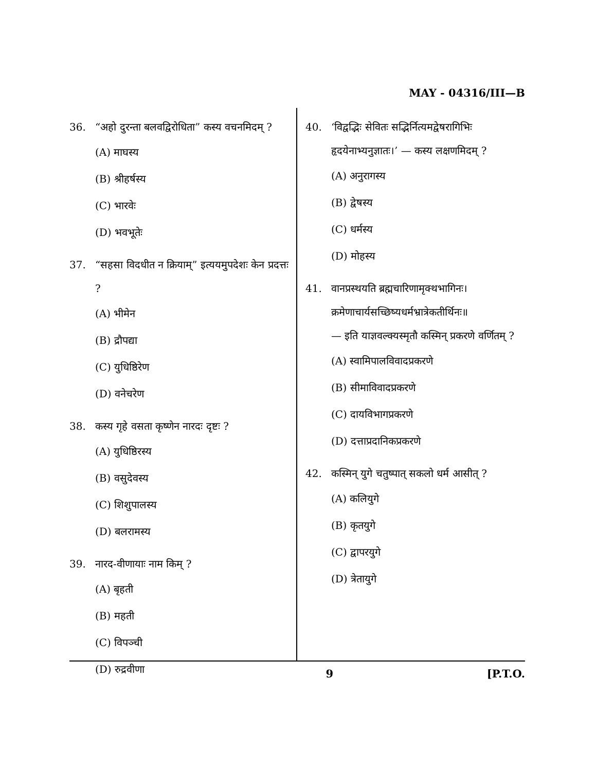MAY - 04316/III—B
36. “अहो दुरन्ता बलवद्विरोधिता” कस्य वचनमिदम् ?
(A) माघस्य
(B) श्रीहर्षस्य
(C) भारवेः
(D) भवभूतेः
37. “सहसा विदधीत न क्रियाम्” इत्ययमुपदेशः केन प्रदत्तः ?
(A) भीमेन
(B) द्रौपद्या
(C) युधिष्ठिरेण
(D) वनेचरेण
38. कस्य गृहे वसता कृष्णेन नारदः दृष्टः ?
(A) युधिष्ठिरस्य
(B) वसुदेवस्य
(C) शिशुपालस्य
(D) बलरामस्य
39. नारद-वीणायाः नाम किम् ?
(A) बृहती
(B) महती
(C) विपञ्ची
(D) रुद्रवीणा
40. ‘विद्वद्भिः सेवितः सद्भिर्नित्यमद्वेषरागिभिः हृदयेनाभ्यनुज्ञातः।’ — कस्य लक्षणमिदम् ?
(A) अनुरागस्य
(B) द्वेषस्य
(C) धर्मस्य
(D) मोहस्य
41. वानप्रस्थयति ब्रह्मचारिणामृक्थभागिनः।
क्रमेणाचार्यसच्छिष्यधर्मभ्रात्रेकतीर्थिनः॥
— इति याज्ञवल्क्यस्मृतौ कस्मिन् प्रकरणे वर्णितम् ?
(A) स्वामिपालविवादप्रकरणे
(B) सीमाविवादप्रकरणे
(C) दायविभागप्रकरणे
(D) दत्ताप्रदानिकप्रकरणे
42. कस्मिन् युगे चतुष्पात् सकलो धर्म आसीत् ?
(A) कलियुगे
(B) कृतयुगे
(C) द्वापरयुगे
(D) त्रेतायुगे
9 [P.T.O.